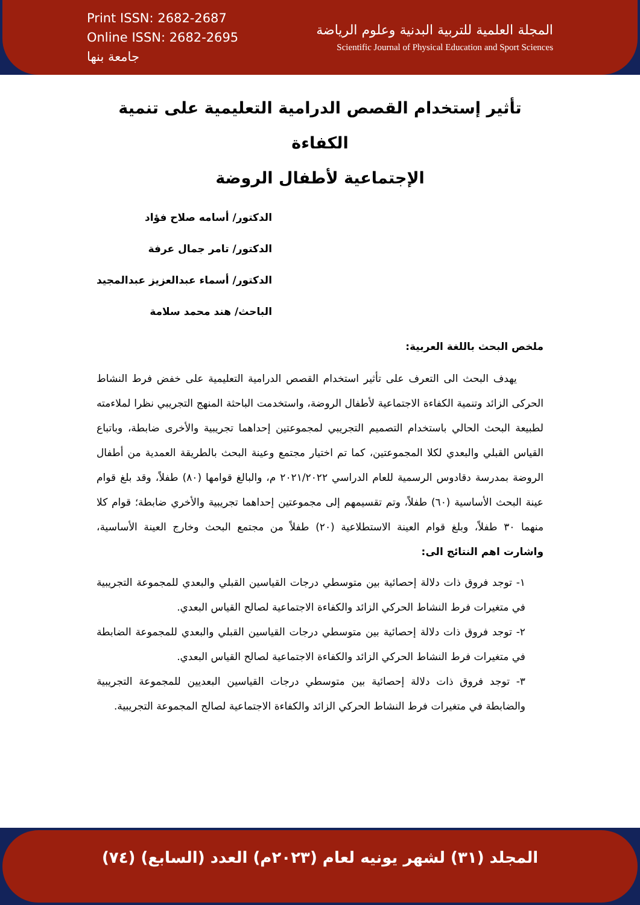Print ISSN: 2682-2687
Online ISSN: 2682-2695
جامعة بنها
المجلة العلمية للتربية البدنية وعلوم الرياضة
Scientific Journal of Physical Education and Sport Sciences
تأثير إستخدام القصص الدرامية التعليمية على تنمية الكفاءة
الإجتماعية لأطفال الروضة
الدكتور/ أسامه صلاح فؤاد
الدكتور/ تامر جمال عرفة
الدكتور/ أسماء عبدالعزيز عبدالمجيد
الباحث/ هند محمد سلامة
ملخص البحث باللغة العربية:
يهدف البحث الى التعرف على تأثير استخدام القصص الدرامية التعليمية على خفض فرط النشاط الحركى الزائد وتنمية الكفاءة الاجتماعية لأطفال الروضة، واستخدمت الباحثة المنهج التجريبي نظرا لملاءمته لطبيعة البحث الحالي باستخدام التصميم التجريبي لمجموعتين إحداهما تجريبية والأخرى ضابطة، وباتباع القياس القبلي والبعدي لكلا المجموعتين، كما تم اختيار مجتمع وعينة البحث بالطريقة العمدية من أطفال الروضة بمدرسة دقادوس الرسمية للعام الدراسي ٢٠٢١/٢٠٢٢ م، والبالغ قوامها (٨٠) طفلاً، وقد بلغ قوام عينة البحث الأساسية (٦٠) طفلاً، وتم تقسيمهم إلى مجموعتين إحداهما تجريبية والأخري ضابطة؛ قوام كلا منهما ٣٠ طفلاً، وبلغ قوام العينة الاستطلاعية (٢٠) طفلاً من مجتمع البحث وخارج العينة الأساسية، واشارت اهم النتائج الى:
١- توجد فروق ذات دلالة إحصائية بين متوسطي درجات القياسين القبلي والبعدي للمجموعة التجريبية في متغيرات فرط النشاط الحركي الزائد والكفاءة الاجتماعية لصالح القياس البعدي.
٢- توجد فروق ذات دلالة إحصائية بين متوسطي درجات القياسين القبلي والبعدي للمجموعة الضابطة في متغيرات فرط النشاط الحركي الزائد والكفاءة الاجتماعية لصالح القياس البعدي.
٣- توجد فروق ذات دلالة إحصائية بين متوسطي درجات القياسين البعديين للمجموعة التجريبية والضابطة في متغيرات فرط النشاط الحركي الزائد والكفاءة الاجتماعية لصالح المجموعة التجريبية.
المجلد (٣١) لشهر يونيه لعام (٢٠٢٣م) العدد (السابع) (٧٤)